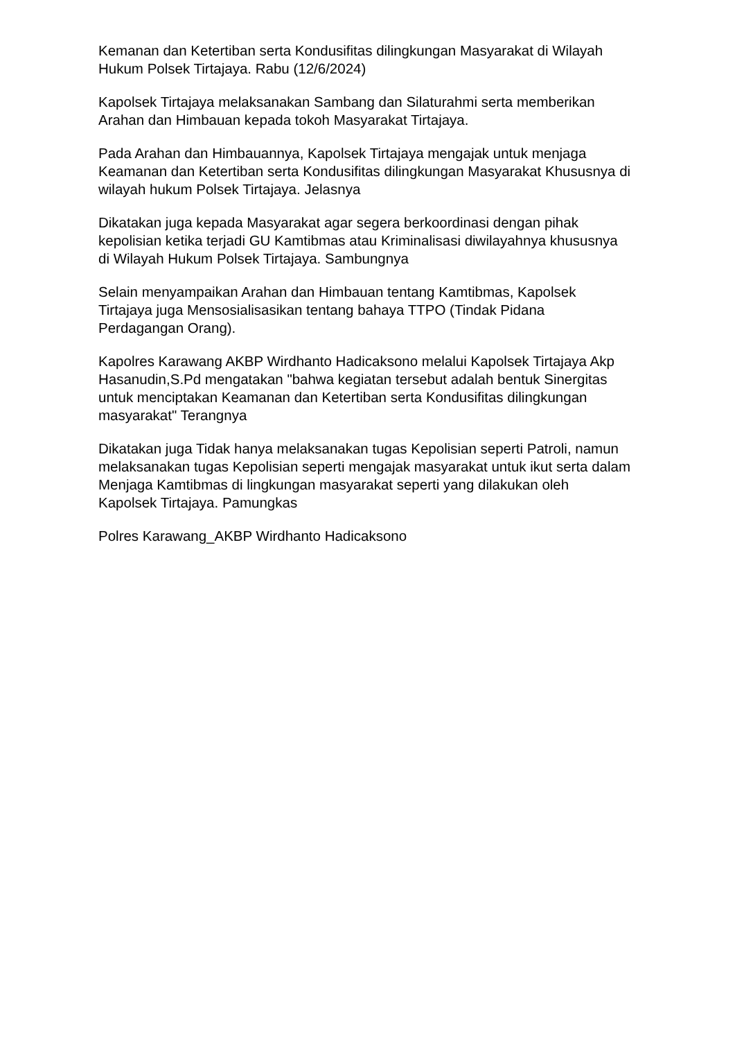Kemanan dan Ketertiban serta Kondusifitas dilingkungan Masyarakat di Wilayah Hukum Polsek Tirtajaya. Rabu (12/6/2024)
Kapolsek Tirtajaya melaksanakan Sambang dan Silaturahmi serta memberikan Arahan dan Himbauan kepada tokoh Masyarakat Tirtajaya.
Pada Arahan dan Himbauannya, Kapolsek Tirtajaya mengajak untuk menjaga Keamanan dan Ketertiban serta Kondusifitas dilingkungan Masyarakat Khususnya di wilayah hukum Polsek Tirtajaya. Jelasnya
Dikatakan juga kepada Masyarakat agar segera berkoordinasi dengan pihak kepolisian ketika terjadi GU Kamtibmas atau Kriminalisasi diwilayahnya khususnya di Wilayah Hukum Polsek Tirtajaya. Sambungnya
Selain menyampaikan Arahan dan Himbauan tentang Kamtibmas, Kapolsek Tirtajaya juga Mensosialisasikan tentang bahaya TTPO (Tindak Pidana Perdagangan Orang).
Kapolres Karawang AKBP Wirdhanto Hadicaksono melalui Kapolsek Tirtajaya Akp Hasanudin,S.Pd mengatakan "bahwa kegiatan tersebut adalah bentuk Sinergitas untuk menciptakan Keamanan dan Ketertiban serta Kondusifitas dilingkungan masyarakat" Terangnya
Dikatakan juga Tidak hanya melaksanakan tugas Kepolisian seperti Patroli, namun melaksanakan tugas Kepolisian seperti mengajak masyarakat untuk ikut serta dalam Menjaga Kamtibmas di lingkungan masyarakat seperti yang dilakukan oleh Kapolsek Tirtajaya. Pamungkas
Polres Karawang_AKBP Wirdhanto Hadicaksono